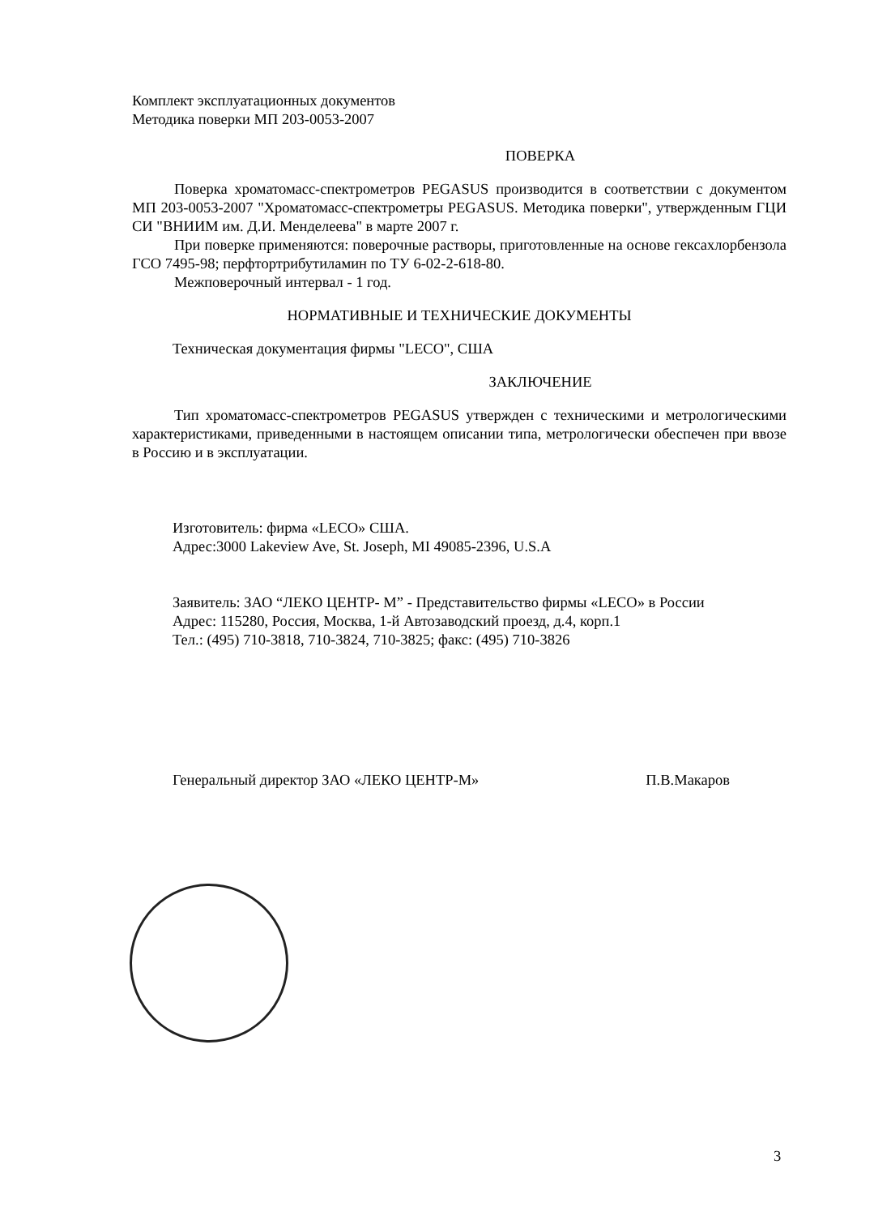Комплект эксплуатационных документов
Методика поверки МП 203-0053-2007
ПОВЕРКА
Поверка хроматомасс-спектрометров PEGASUS производится в соответствии с документом МП 203-0053-2007 "Хроматомасс-спектрометры PEGASUS. Методика поверки", утвержденным ГЦИ СИ "ВНИИМ им. Д.И. Менделеева" в марте 2007 г.
При поверке применяются: поверочные растворы, приготовленные на основе гексахлорбензола ГСО 7495-98; перфтортрибутиламин по ТУ 6-02-2-618-80.
Межповерочный интервал - 1 год.
НОРМАТИВНЫЕ И ТЕХНИЧЕСКИЕ ДОКУМЕНТЫ
Техническая документация фирмы "LECO", США
ЗАКЛЮЧЕНИЕ
Тип хроматомасс-спектрометров PEGASUS утвержден с техническими и метрологическими характеристиками, приведенными в настоящем описании типа, метрологически обеспечен при ввозе в Россию и в эксплуатации.
Изготовитель: фирма «LECO» США.
Адрес:3000 Lakeview Ave, St. Joseph, MI 49085-2396, U.S.A
Заявитель: ЗАО “ЛЕКО ЦЕНТР- М” - Представительство фирмы «LECO» в России
Адрес: 115280, Россия, Москва, 1-й Автозаводский проезд, д.4, корп.1
Тел.: (495) 710-3818, 710-3824, 710-3825; факс: (495) 710-3826
Генеральный директор ЗАО «ЛЕКО ЦЕНТР-М» П.В.Макаров
3